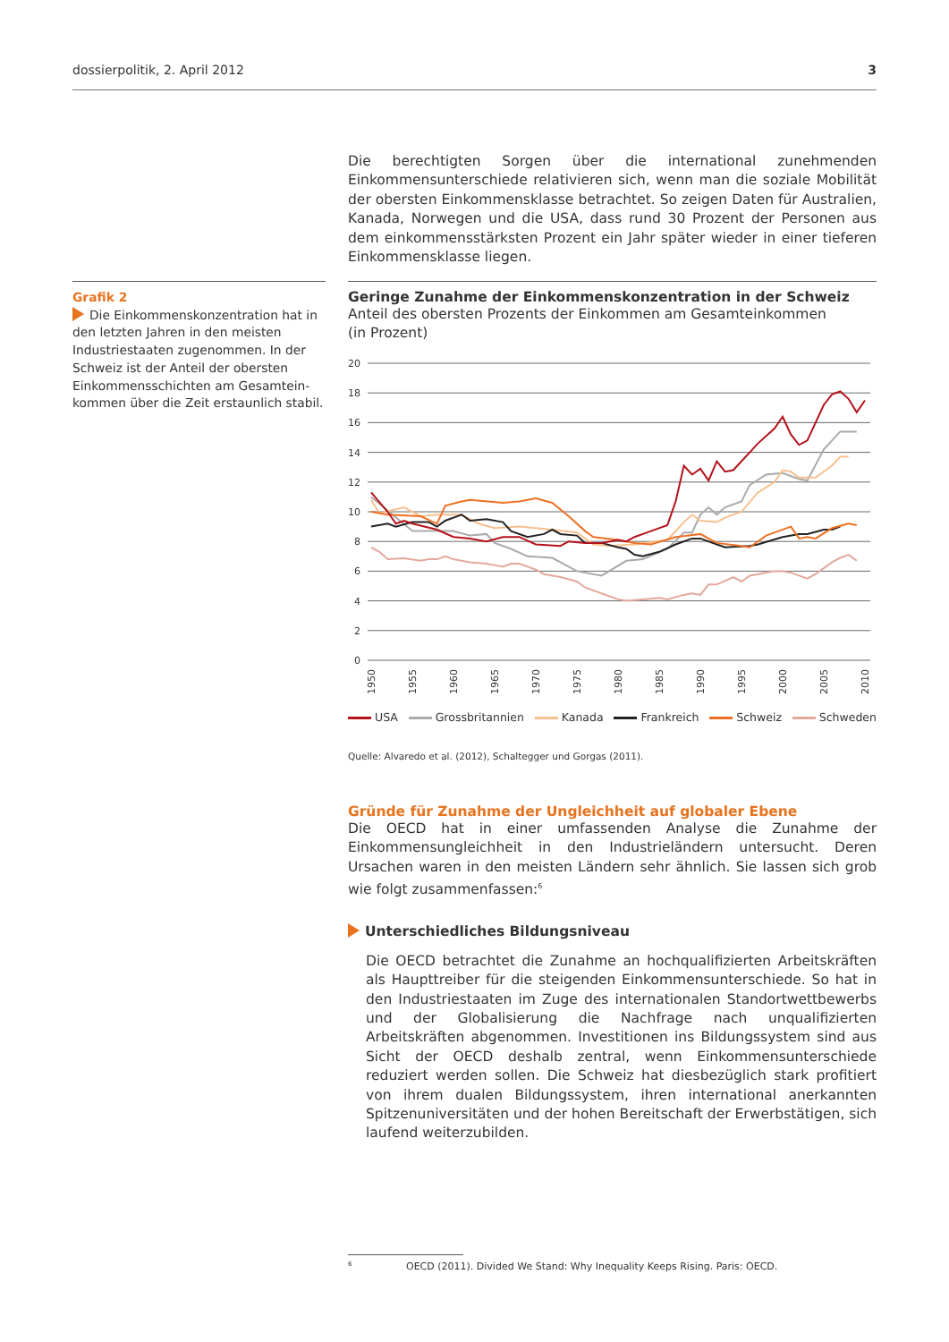dossierpolitik, 2. April 2012 3
Die berechtigten Sorgen über die international zunehmenden Einkommensun­terschiede relativieren sich, wenn man die soziale Mobilität der obersten Ein­kommensklasse betrachtet. So zeigen Daten für Australien, Kanada, Norwegen und die USA, dass rund 30 Prozent der Personen aus dem einkommensstärks­ten Prozent ein Jahr später wieder in einer tieferen Einkommensklasse liegen.
Grafik 2
Die Einkommenskonzentration hat in den letzten Jahren in den meisten Industriestaaten zugenommen. In der Schweiz ist der Anteil der obersten Einkommensschichten am Gesamtein­kommen über die Zeit erstaunlich stabil.
Geringe Zunahme der Einkommenskonzentration in der Schweiz
Anteil des obersten Prozents der Einkommen am Gesamteinkommen
(in Prozent)
0
2
4
6
8
10
12
14
16
18
20
1950
1955
1960
1965
1970
1975
1980
1985
1990
1995
2000
2005
2010
USA Grossbritannien Kanada Frankreich Schweiz Schweden
Quelle: Alvaredo et al. (2012), Schaltegger und Gorgas (2011).
Gründe für Zunahme der Ungleichheit auf globaler Ebene
Die OECD hat in einer umfassenden Analyse die Zunahme der Einkommensun­gleichheit in den Industrieländern untersucht. Deren Ursachen waren in den meisten Ländern sehr ähnlich. Sie lassen sich grob wie folgt zusammenfassen:<sup>6</sup>
Unterschiedliches Bildungsniveau
Die OECD betrachtet die Zunahme an hochqualifizierten Arbeitskräften als Haupttreiber für die steigenden Einkommensunterschiede. So hat in den In­dustriestaaten im Zuge des internationalen Standortwettbewerbs und der Globalisierung die Nachfrage nach unqualifizierten Arbeitskräften abgenom­men. Investitionen ins Bildungssystem sind aus Sicht der OECD deshalb zen­tral, wenn Einkommensunterschiede reduziert werden sollen. Die Schweiz hat diesbezüglich stark profitiert von ihrem dualen Bildungssystem, ihren in­ternational anerkannten Spitzenuniversitäten und der hohen Bereitschaft der Erwerbstätigen, sich laufend weiterzubilden.
<sup>6</sup> OECD (2011). Divided We Stand: Why Inequality Keeps Rising. Paris: OECD.